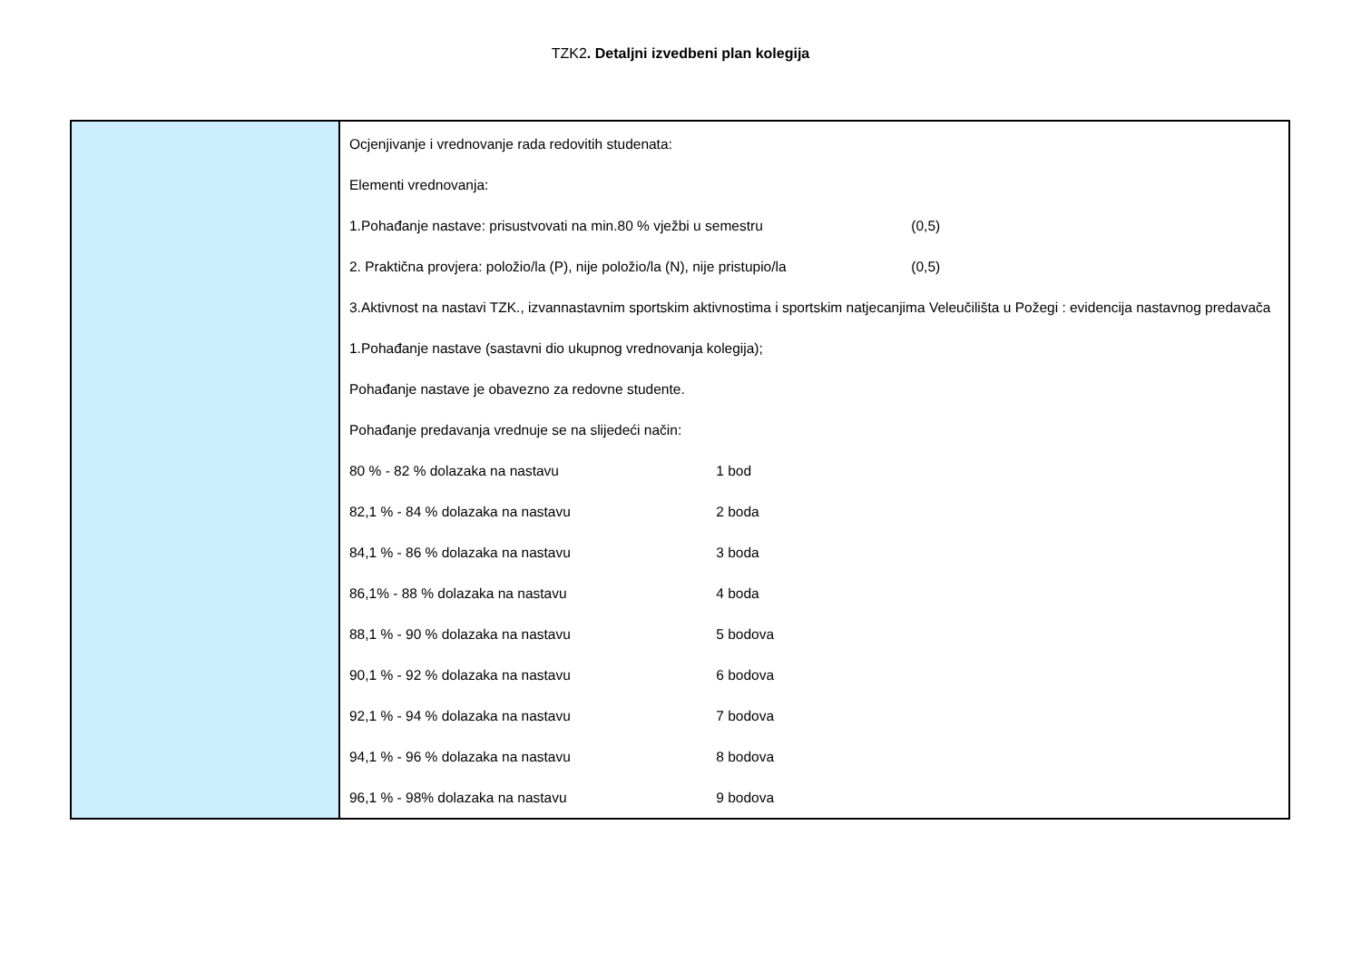TZK2. Detaljni izvedbeni plan kolegija
| | Ocjenjivanje i vrednovanje rada redovitih studenata: Elementi vrednovanja: 1.Pohađanje nastave: prisustvovati na min.80 % vježbi u semestru (0,5) 2. Praktična provjera: položio/la (P), nije položio/la (N), nije pristupio/la (0,5) 3.Aktivnost na nastavi TZK., izvannastavnim sportskim aktivnostima i sportskim natjecanjima Veleučilišta u Požegi : evidencija nastavnog predavača 1.Pohađanje nastave (sastavni dio ukupnog vrednovanja kolegija); Pohađanje nastave je obavezno za redovne studente. Pohađanje predavanja vrednuje se na slijedeći način: 80 % - 82 % dolazaka na nastavu 1 bod 82,1 % - 84 % dolazaka na nastavu 2 boda 84,1 % - 86 % dolazaka na nastavu 3 boda 86,1% - 88 % dolazaka na nastavu 4 boda 88,1 % - 90 % dolazaka na nastavu 5 bodova 90,1 % - 92 % dolazaka na nastavu 6 bodova 92,1 % - 94 % dolazaka na nastavu 7 bodova 94,1 % - 96 % dolazaka na nastavu 8 bodova 96,1 % - 98% dolazaka na nastavu 9 bodova |